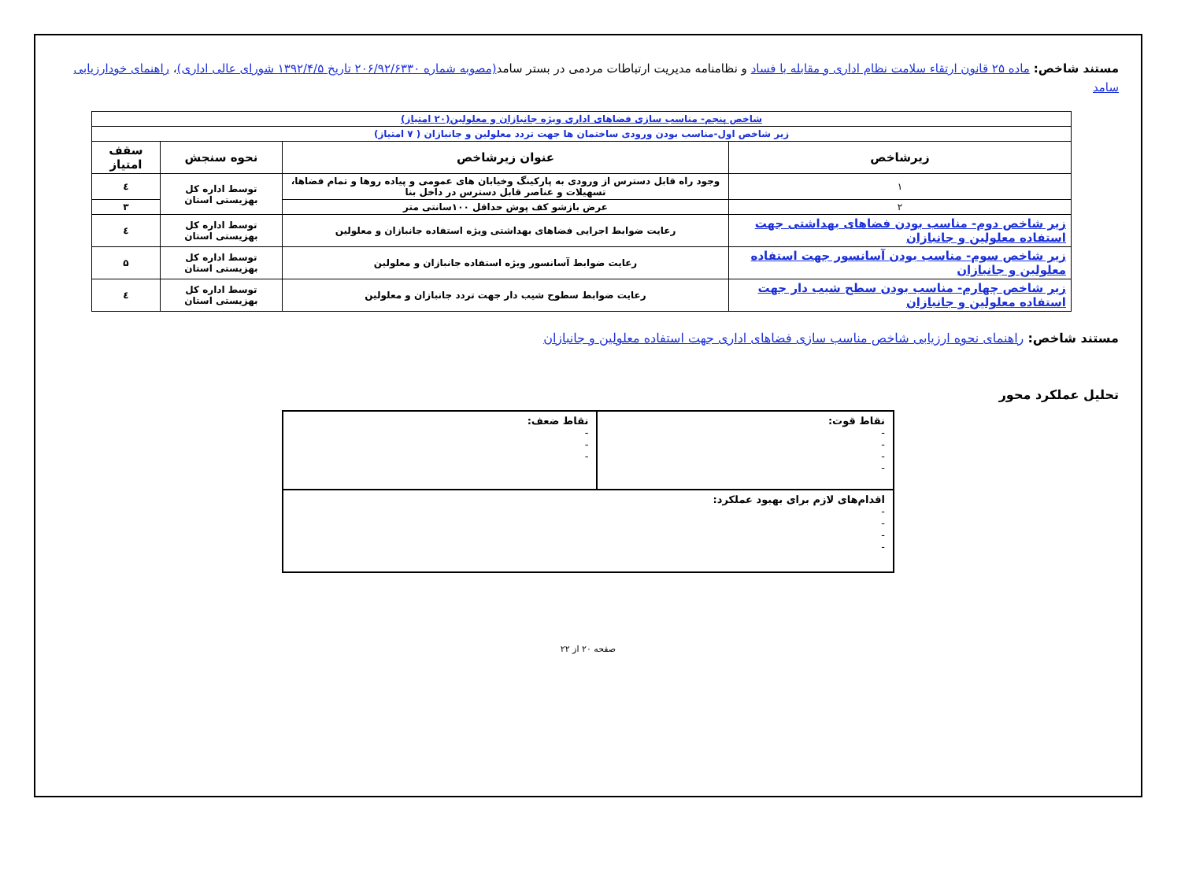مستند شاخص: ماده ۲۵ قانون ارتقاء سلامت نظام اداری و مقابله با فساد و نظامنامه مدیریت ارتباطات مردمی در بستر سامد(مصوبه شماره ۲۰۶/۹۲/۶۳۳۰ تاریخ ۱۳۹۲/۴/۵ شورای عالی اداری)، راهنمای خودارزیابی سامد
| شاخص پنجم- مناسب سازی فضاهای اداری ویژه جانبازان و معلولین(۲۰ امتیاز) | | | | |
| زیر شاخص اول-مناسب بودن ورودی ساختمان ها جهت تردد معلولین و جانبازان ( ۷ امتیاز) | | | | |
| زیرشاخص | عنوان زیرشاخص | | نحوه سنجش | سقف امتیاز |
| ۱ | وجود راه قابل دسترس از ورودی به پارکینگ وخیابان های عمومی و پیاده روها و تمام فضاها، تسهیلات و عناصر قابل دسترس در داخل بنا | | توسط اداره کل بهزیستی استان | ٤ |
| ۲ | عرض بازشو کف پوش حداقل ۱۰۰سانتی متر | | | ۳ |
| زیر شاخص دوم- مناسب بودن فضاهای بهداشتی جهت استفاده معلولین و جانبازان | | رعایت ضوابط اجرایی فضاهای بهداشتی ویژه استفاده جانبازان و معلولین | توسط اداره کل بهزیستی استان | ٤ |
| زیر شاخص سوم- مناسب بودن آسانسور جهت استفاده معلولین و جانبازان | | رعایت ضوابط آسانسور ویژه استفاده جانبازان و معلولین | توسط اداره کل بهزیستی استان | ۵ |
| زیر شاخص چهارم- مناسب بودن سطح شیب دار جهت استفاده معلولین و جانبازان | | رعایت ضوابط سطوح شیب دار جهت تردد جانبازان و معلولین | توسط اداره کل بهزیستی استان | ٤ |
مستند شاخص: راهنمای نحوه ارزیابی شاخص مناسب سازی فضاهای اداری جهت استفاده معلولین و جانبازان
تحلیل عملکرد محور
| نقاط قوت: - - - - | نقاط ضعف: - - - |
| اقدام‌های لازم برای بهبود عملکرد: - - - - | |
صفحه ۲۰ از ۲۲